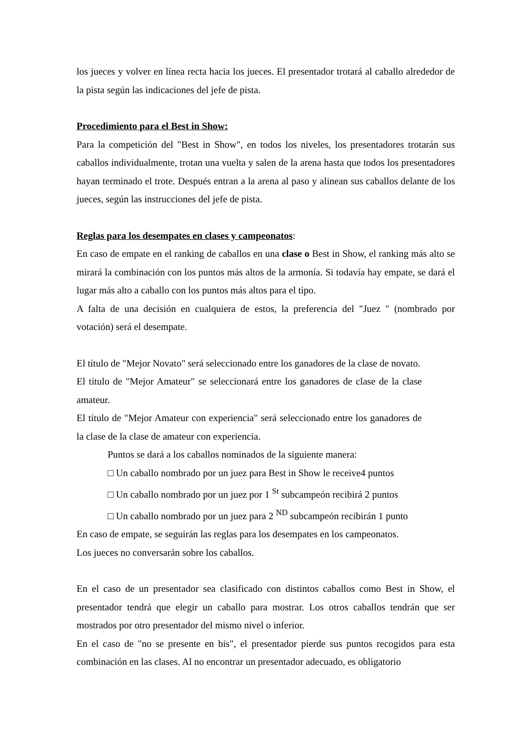los jueces y volver en línea recta hacia los jueces. El presentador trotará al caballo alrededor de la pista según las indicaciones del jefe de pista.
Procedimiento para el Best in Show:
Para la competición del "Best in Show", en todos los niveles, los presentadores trotarán sus caballos individualmente, trotan una vuelta y salen de la arena hasta que todos los presentadores hayan terminado el trote. Después entran a la arena al paso y alinean sus caballos delante de los jueces, según las instrucciones del jefe de pista.
Reglas para los desempates en clases y campeonatos:
En caso de empate en el ranking de caballos en una clase o Best in Show, el ranking más alto se mirará la combinación con los puntos más altos de la armonía. Si todavía hay empate, se dará el lugar más alto a caballo con los puntos más altos para el tipo.
A falta de una decisión en cualquiera de estos, la preferencia del "Juez " (nombrado por votación) será el desempate.
El título de "Mejor Novato" será seleccionado entre los ganadores de la clase de novato.
El título de "Mejor Amateur" se seleccionará entre los ganadores de clase de la clase amateur.
El título de "Mejor Amateur con experiencia" será seleccionado entre los ganadores de la clase de la clase de amateur con experiencia.
Puntos se dará a los caballos nominados de la siguiente manera:
□ Un caballo nombrado por un juez para Best in Show le receive4 puntos
□ Un caballo nombrado por un juez por 1 <sup>St</sup> subcampeón recibirá 2 puntos
□ Un caballo nombrado por un juez para 2 <sup>ND</sup> subcampeón recibirán 1 punto
En caso de empate, se seguirán las reglas para los desempates en los campeonatos.
Los jueces no conversarán sobre los caballos.
En el caso de un presentador sea clasificado con distintos caballos como Best in Show, el presentador tendrá que elegir un caballo para mostrar. Los otros caballos tendrán que ser mostrados por otro presentador del mismo nivel o inferior.
En el caso de "no se presente en bis", el presentador pierde sus puntos recogidos para esta combinación en las clases. Al no encontrar un presentador adecuado, es obligatorio